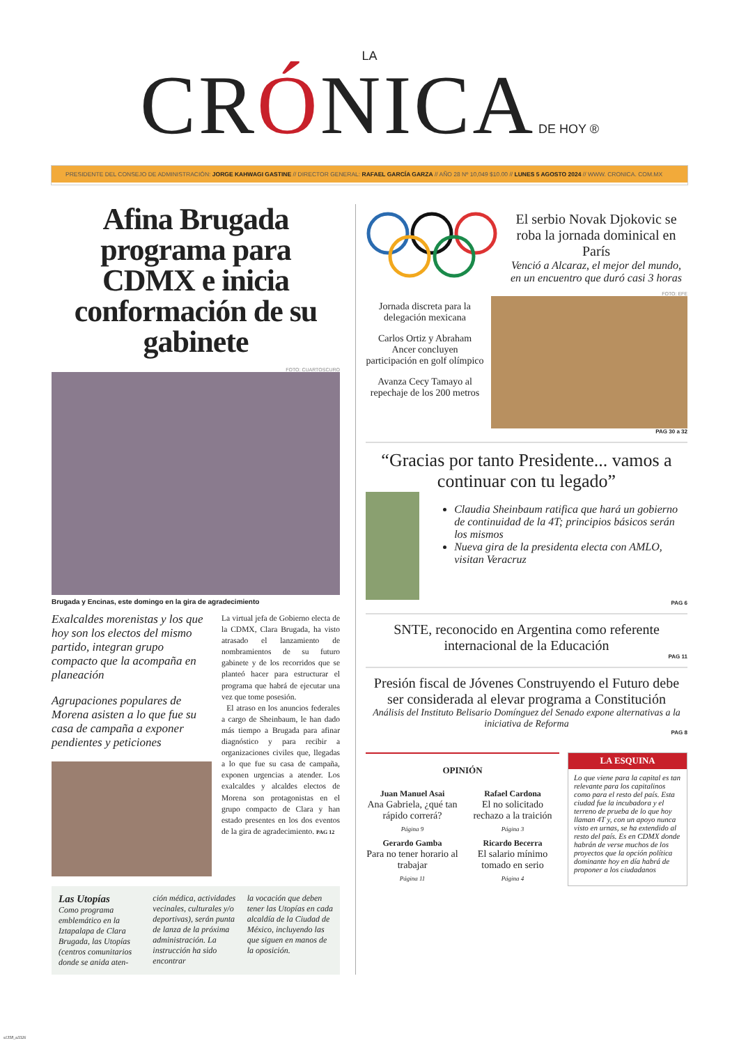LA
CRÓNICA DE HOY ®
PRESIDENTE DEL CONSEJO DE ADMINISTRACIÓN: JORGE KAHWAGI GASTINE // DIRECTOR GENERAL: RAFAEL GARCÍA GARZA // AÑO 28 Nº 10,049 $10.00 // LUNES 5 AGOSTO 2024 // WWW. CRONICA. COM.MX
Afina Brugada programa para CDMX e inicia conformación de su gabinete
FOTO: CUARTOSCURO
Brugada y Encinas, este domingo en la gira de agradecimiento
Exalcaldes morenistas y los que hoy son los electos del mismo partido, integran grupo compacto que la acompaña en planeación
Agrupaciones populares de Morena asisten a lo que fue su casa de campaña a exponer pendientes y peticiones
La virtual jefa de Gobierno electa de la CDMX, Clara Brugada, ha visto atrasado el lanzamiento de nombramientos de su futuro gabinete y de los recorridos que se planteó hacer para estructurar el programa que habrá de ejecutar una vez que tome posesión.
El atraso en los anuncios federales a cargo de Sheinbaum, le han dado más tiempo a Brugada para afinar diagnóstico y para recibir a organizaciones civiles que, llegadas a lo que fue su casa de campaña, exponen urgencias a atender. Los exalcaldes y alcaldes electos de Morena son protagonistas en el grupo compacto de Clara y han estado presentes en los dos eventos de la gira de agradecimiento. PAG 12
Las Utopías
Como programa emblemático en la Iztapalapa de Clara Brugada, las Utopías (centros comunitarios donde se anida aten-
ción médica, actividades vecinales, culturales y/o deportivas), serán punta de lanza de la próxima administración. La instrucción ha sido encontrar
la vocación que deben tener las Utopías en cada alcaldía de la Ciudad de México, incluyendo las que siguen en manos de la oposición.
El serbio Novak Djokovic se roba la jornada dominical en París
Venció a Alcaraz, el mejor del mundo, en un encuentro que duró casi 3 horas
Jornada discreta para la delegación mexicana
Carlos Ortiz y Abraham Ancer concluyen participación en golf olímpico
Avanza Cecy Tamayo al repechaje de los 200 metros
FOTO: EFE
PAG 30 a 32
“Gracias por tanto Presidente... vamos a continuar con tu legado”
Claudia Sheinbaum ratifica que hará un gobierno de continuidad de la 4T; principios básicos serán los mismos
Nueva gira de la presidenta electa con AMLO, visitan Veracruz
PAG 6
SNTE, reconocido en Argentina como referente internacional de la Educación
PAG 11
Presión fiscal de Jóvenes Construyendo el Futuro debe ser considerada al elevar programa a Constitución
Análisis del Instituto Belisario Domínguez del Senado expone alternativas a la iniciativa de Reforma
PAG 8
OPINIÓN
Juan Manuel Asai
Ana Gabriela, ¿qué tan rápido correrá?
Página 9
Gerardo Gamba
Para no tener horario al trabajar
Página 11
Rafael Cardona
El no solicitado rechazo a la traición
Página 3
Ricardo Becerra
El salario mínimo tomado en serio
Página 4
LA ESQUINA
Lo que viene para la capital es tan relevante para los capitalinos como para el resto del país. Esta ciudad fue la incubadora y el terreno de prueba de lo que hoy llaman 4T y, con un apoyo nunca visto en urnas, se ha extendido al resto del país. Es en CDMX donde habrán de verse muchos de los proyectos que la opción política dominante hoy en día habrá de proponer a los ciudadanos
s1358_u3326